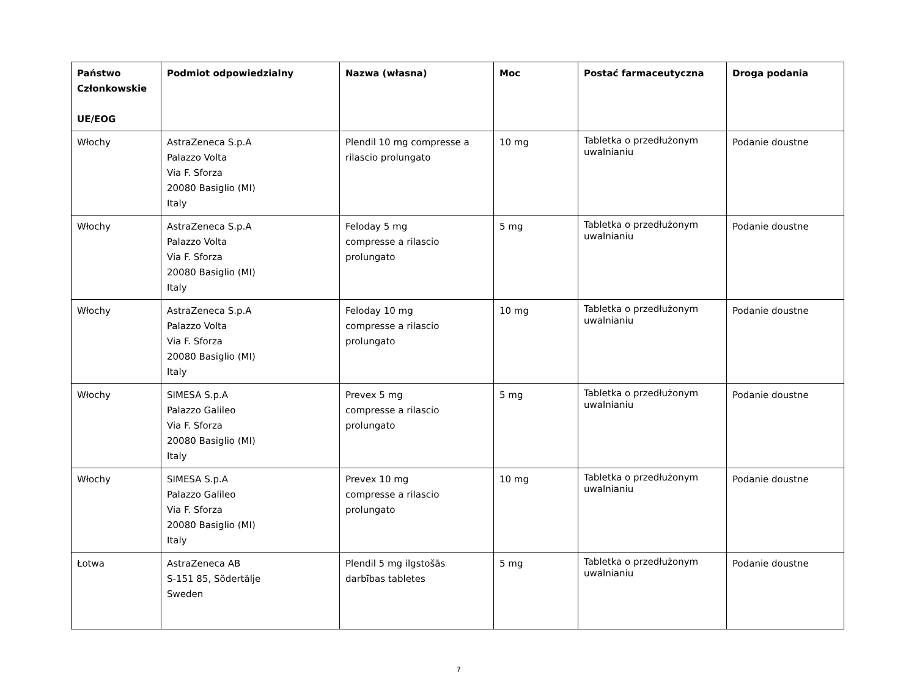| Państwo Członkowskie UE/EOG | Podmiot odpowiedzialny | Nazwa (własna) | Moc | Postać farmaceutyczna | Droga podania |
| --- | --- | --- | --- | --- | --- |
| Włochy | AstraZeneca S.p.A Palazzo Volta Via F. Sforza 20080 Basiglio (MI) Italy | Plendil 10 mg compresse a rilascio prolungato | 10 mg | Tabletka o przedłużonym uwalnianiu | Podanie doustne |
| Włochy | AstraZeneca S.p.A Palazzo Volta Via F. Sforza 20080 Basiglio (MI) Italy | Feloday 5 mg compresse a rilascio prolungato | 5 mg | Tabletka o przedłużonym uwalnianiu | Podanie doustne |
| Włochy | AstraZeneca S.p.A Palazzo Volta Via F. Sforza 20080 Basiglio (MI) Italy | Feloday 10 mg compresse a rilascio prolungato | 10 mg | Tabletka o przedłużonym uwalnianiu | Podanie doustne |
| Włochy | SIMESA S.p.A Palazzo Galileo Via F. Sforza 20080 Basiglio (MI) Italy | Prevex 5 mg compresse a rilascio prolungato | 5 mg | Tabletka o przedłużonym uwalnianiu | Podanie doustne |
| Włochy | SIMESA S.p.A Palazzo Galileo Via F. Sforza 20080 Basiglio (MI) Italy | Prevex 10 mg compresse a rilascio prolungato | 10 mg | Tabletka o przedłużonym uwalnianiu | Podanie doustne |
| Łotwa | AstraZeneca AB S-151 85, Södertälje Sweden | Plendil 5 mg ilgstošās darbības tabletes | 5 mg | Tabletka o przedłużonym uwalnianiu | Podanie doustne |
7